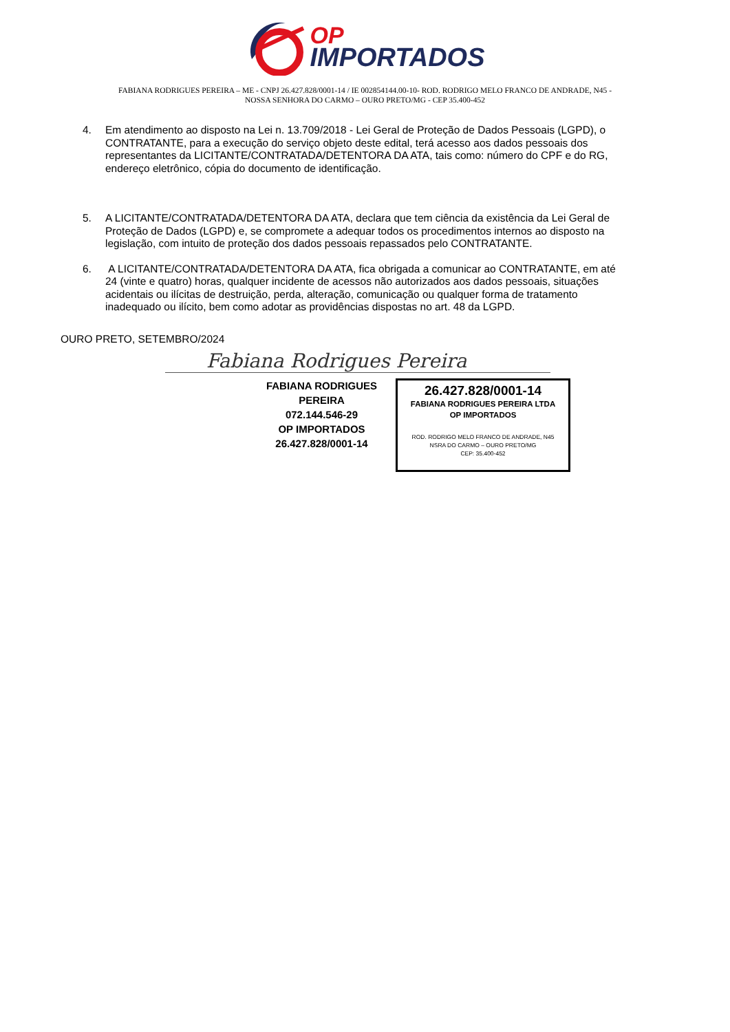OP
IMPORTADOS
FABIANA RODRIGUES PEREIRA – ME - CNPJ 26.427.828/0001-14 / IE 002854144.00-10- ROD. RODRIGO MELO FRANCO DE ANDRADE, N45 -
NOSSA SENHORA DO CARMO – OURO PRETO/MG - CEP 35.400-452
4. Em atendimento ao disposto na Lei n. 13.709/2018 - Lei Geral de Proteção de Dados Pessoais (LGPD), o CONTRATANTE, para a execução do serviço objeto deste edital, terá acesso aos dados pessoais dos representantes da LICITANTE/CONTRATADA/DETENTORA DA ATA, tais como: número do CPF e do RG, endereço eletrônico, cópia do documento de identificação.
5. A LICITANTE/CONTRATADA/DETENTORA DA ATA, declara que tem ciência da existência da Lei Geral de Proteção de Dados (LGPD) e, se compromete a adequar todos os procedimentos internos ao disposto na legislação, com intuito de proteção dos dados pessoais repassados pelo CONTRATANTE.
6. A LICITANTE/CONTRATADA/DETENTORA DA ATA, fica obrigada a comunicar ao CONTRATANTE, em até 24 (vinte e quatro) horas, qualquer incidente de acessos não autorizados aos dados pessoais, situações acidentais ou ilícitas de destruição, perda, alteração, comunicação ou qualquer forma de tratamento inadequado ou ilícito, bem como adotar as providências dispostas no art. 48 da LGPD.
OURO PRETO, SETEMBRO/2024
Fabiana Rodrigues Pereira
FABIANA RODRIGUES PEREIRA
072.144.546-29
OP IMPORTADOS
26.427.828/0001-14
26.427.828/0001-14
FABIANA RODRIGUES PEREIRA LTDA
OP IMPORTADOS
ROD. RODRIGO MELO FRANCO DE ANDRADE, N45
NSRA DO CARMO – OURO PRETO/MG
CEP: 35.400-452